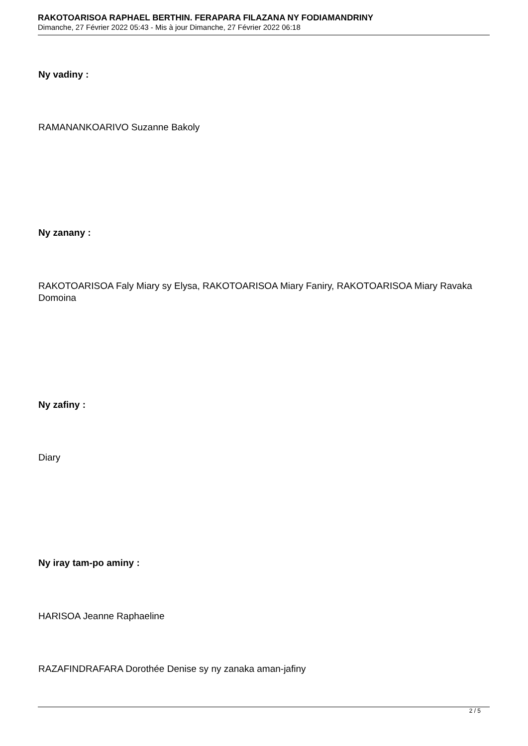RAKOTOARISOA RAPHAEL BERTHIN. FERAPARA FILAZANA NY FODIAMANDRINY
Dimanche, 27 Février 2022 05:43 - Mis à jour Dimanche, 27 Février 2022 06:18
Ny vadiny :
RAMANANKOARIVO Suzanne Bakoly
Ny zanany :
RAKOTOARISOA Faly Miary sy Elysa, RAKOTOARISOA Miary Faniry, RAKOTOARISOA Miary Ravaka Domoina
Ny zafiny :
Diary
Ny iray tam-po aminy :
HARISOA Jeanne Raphaeline
RAZAFINDRAFARA Dorothée Denise sy ny zanaka aman-jafiny
2 / 5